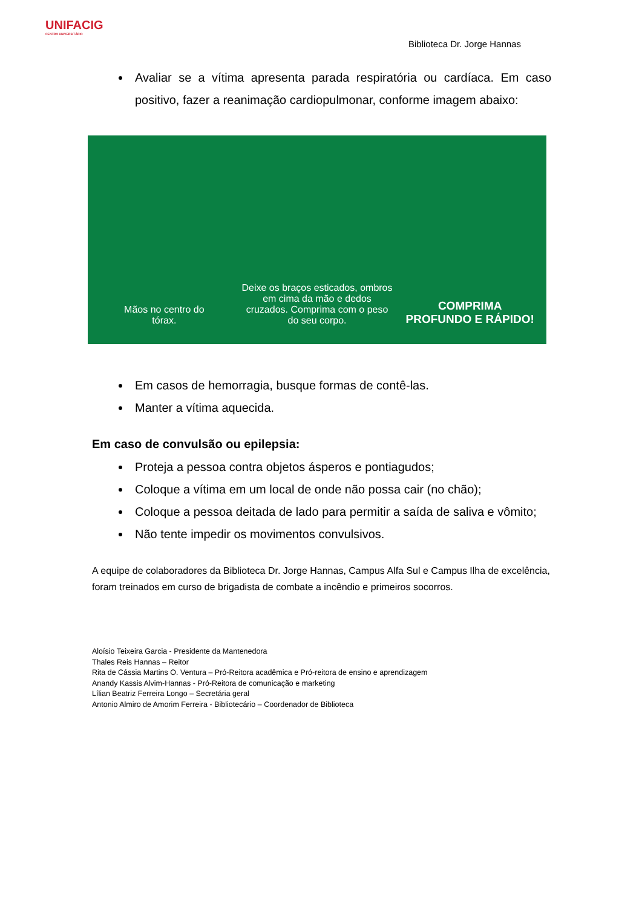UNIFACIG
CENTRO UNIVERSITÁRIO
Biblioteca Dr. Jorge Hannas
Avaliar se a vítima apresenta parada respiratória ou cardíaca. Em caso positivo, fazer a reanimação cardiopulmonar, conforme imagem abaixo:
Mãos no centro do
tórax.
Deixe os braços esticados, ombros em cima da mão e dedos cruzados. Comprima com o peso do seu corpo.
COMPRIMA
PROFUNDO E RÁPIDO!
Em casos de hemorragia, busque formas de contê-las.
Manter a vítima aquecida.
Em caso de convulsão ou epilepsia:
Proteja a pessoa contra objetos ásperos e pontiagudos;
Coloque a vítima em um local de onde não possa cair (no chão);
Coloque a pessoa deitada de lado para permitir a saída de saliva e vômito;
Não tente impedir os movimentos convulsivos.
A equipe de colaboradores da Biblioteca Dr. Jorge Hannas, Campus Alfa Sul e Campus Ilha de excelência, foram treinados em curso de brigadista de combate a incêndio e primeiros socorros.
Aloísio Teixeira Garcia - Presidente da Mantenedora
Thales Reis Hannas – Reitor
Rita de Cássia Martins O. Ventura – Pró-Reitora acadêmica e Pró-reitora de ensino e aprendizagem
Anandy Kassis Alvim-Hannas - Pró-Reitora de comunicação e marketing
Lílian Beatriz Ferreira Longo – Secretária geral
Antonio Almiro de Amorim Ferreira - Bibliotecário – Coordenador de Biblioteca